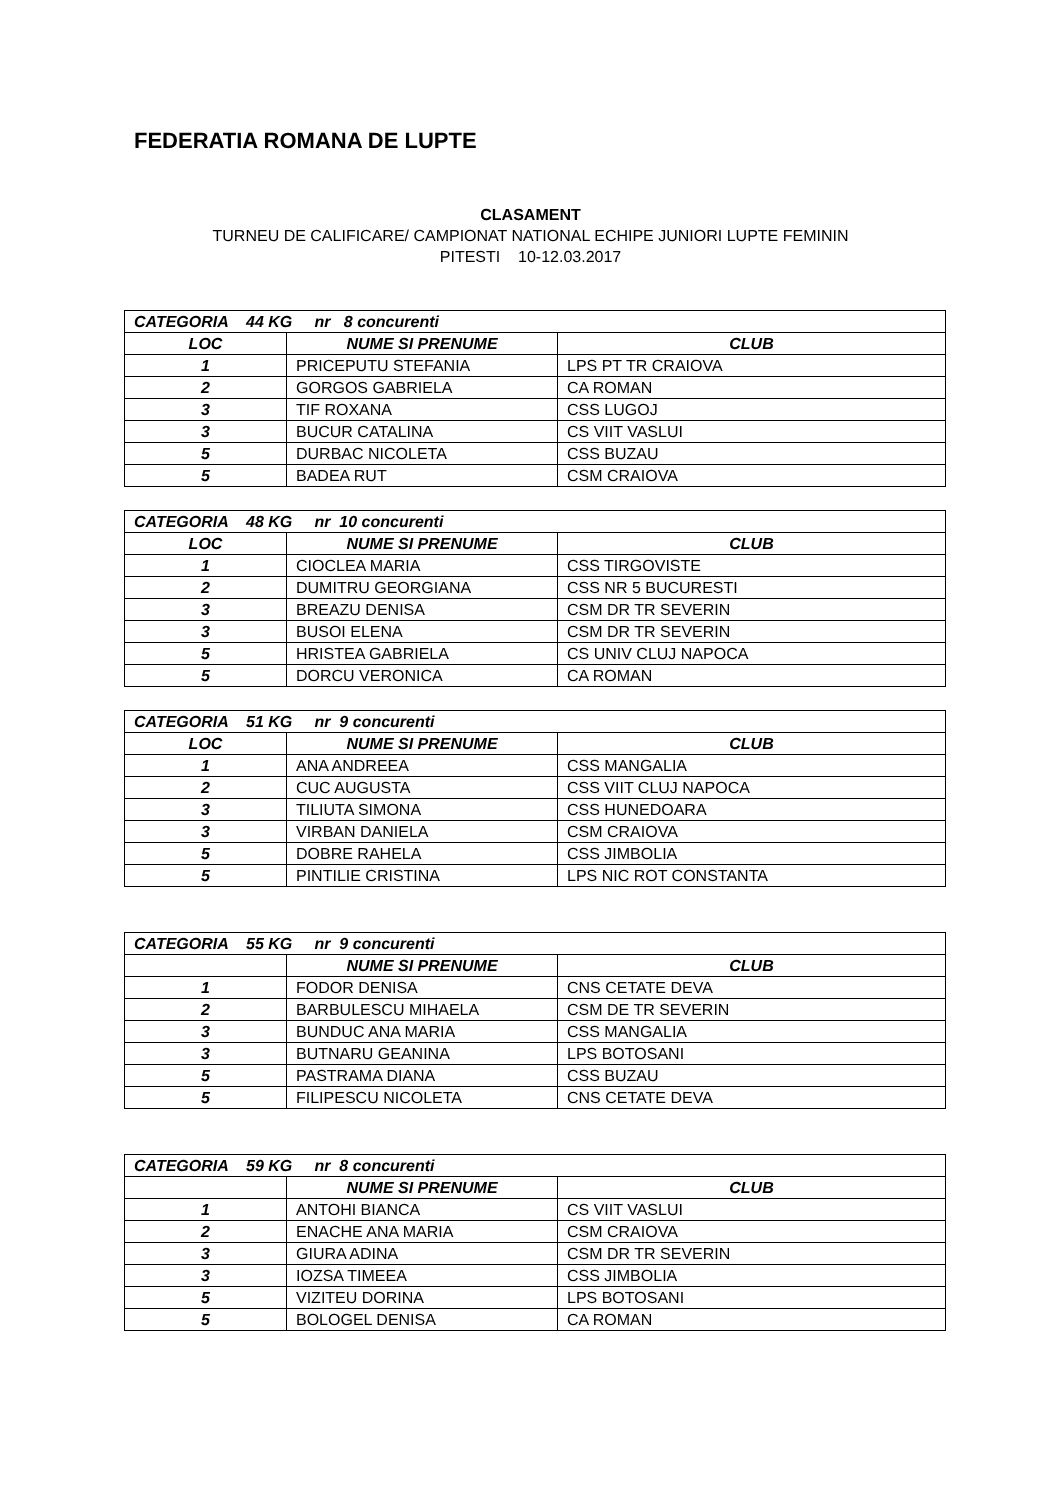FEDERATIA ROMANA DE LUPTE
CLASAMENT
TURNEU DE CALIFICARE/ CAMPIONAT NATIONAL ECHIPE JUNIORI LUPTE FEMININ
PITESTI 10-12.03.2017
| CATEGORIA 44 KG nr 8 concurenti | | |
| --- | --- | --- |
| LOC | NUME SI PRENUME | CLUB |
| 1 | PRICEPUTU STEFANIA | LPS PT TR CRAIOVA |
| 2 | GORGOS GABRIELA | CA ROMAN |
| 3 | TIF ROXANA | CSS LUGOJ |
| 3 | BUCUR CATALINA | CS VIIT VASLUI |
| 5 | DURBAC NICOLETA | CSS BUZAU |
| 5 | BADEA RUT | CSM CRAIOVA |
| CATEGORIA 48 KG nr 10 concurenti | | |
| --- | --- | --- |
| LOC | NUME SI PRENUME | CLUB |
| 1 | CIOCLEA MARIA | CSS TIRGOVISTE |
| 2 | DUMITRU GEORGIANA | CSS NR 5 BUCURESTI |
| 3 | BREAZU DENISA | CSM DR TR SEVERIN |
| 3 | BUSOI ELENA | CSM DR TR SEVERIN |
| 5 | HRISTEA GABRIELA | CS UNIV CLUJ NAPOCA |
| 5 | DORCU VERONICA | CA ROMAN |
| CATEGORIA 51 KG nr 9 concurenti | | |
| --- | --- | --- |
| LOC | NUME SI PRENUME | CLUB |
| 1 | ANA ANDREEA | CSS MANGALIA |
| 2 | CUC AUGUSTA | CSS VIIT CLUJ NAPOCA |
| 3 | TILIUTA SIMONA | CSS HUNEDOARA |
| 3 | VIRBAN DANIELA | CSM CRAIOVA |
| 5 | DOBRE RAHELA | CSS JIMBOLIA |
| 5 | PINTILIE CRISTINA | LPS NIC ROT CONSTANTA |
| CATEGORIA 55 KG nr 9 concurenti | | |
| --- | --- | --- |
| | NUME SI PRENUME | CLUB |
| 1 | FODOR DENISA | CNS CETATE DEVA |
| 2 | BARBULESCU MIHAELA | CSM DE TR SEVERIN |
| 3 | BUNDUC ANA MARIA | CSS MANGALIA |
| 3 | BUTNARU GEANINA | LPS BOTOSANI |
| 5 | PASTRAMA DIANA | CSS BUZAU |
| 5 | FILIPESCU NICOLETA | CNS CETATE DEVA |
| CATEGORIA 59 KG nr 8 concurenti | | |
| --- | --- | --- |
| | NUME SI PRENUME | CLUB |
| 1 | ANTOHI BIANCA | CS VIIT VASLUI |
| 2 | ENACHE ANA MARIA | CSM CRAIOVA |
| 3 | GIURA ADINA | CSM DR TR SEVERIN |
| 3 | IOZSA TIMEEA | CSS JIMBOLIA |
| 5 | VIZITEU DORINA | LPS BOTOSANI |
| 5 | BOLOGEL DENISA | CA ROMAN |